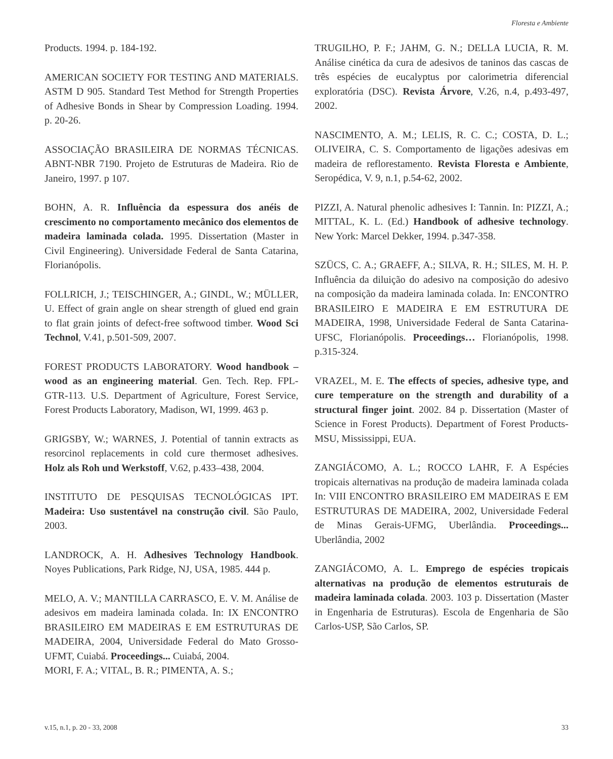Floresta e Ambiente
Products. 1994. p. 184-192.
AMERICAN SOCIETY FOR TESTING AND MATERIALS. ASTM D 905. Standard Test Method for Strength Properties of Adhesive Bonds in Shear by Compression Loading. 1994. p. 20-26.
ASSOCIAÇÃO BRASILEIRA DE NORMAS TÉCNICAS. ABNT-NBR 7190. Projeto de Estruturas de Madeira. Rio de Janeiro, 1997. p 107.
BOHN, A. R. Influência da espessura dos anéis de crescimento no comportamento mecânico dos elementos de madeira laminada colada. 1995. Dissertation (Master in Civil Engineering). Universidade Federal de Santa Catarina, Florianópolis.
FOLLRICH, J.; TEISCHINGER, A.; GINDL, W.; MÜLLER, U. Effect of grain angle on shear strength of glued end grain to flat grain joints of defect-free softwood timber. Wood Sci Technol, V.41, p.501-509, 2007.
FOREST PRODUCTS LABORATORY. Wood handbook – wood as an engineering material. Gen. Tech. Rep. FPL-GTR-113. U.S. Department of Agriculture, Forest Service, Forest Products Laboratory, Madison, WI, 1999. 463 p.
GRIGSBY, W.; WARNES, J. Potential of tannin extracts as resorcinol replacements in cold cure thermoset adhesives. Holz als Roh und Werkstoff, V.62, p.433–438, 2004.
INSTITUTO DE PESQUISAS TECNOLÓGICAS IPT. Madeira: Uso sustentável na construção civil. São Paulo, 2003.
LANDROCK, A. H. Adhesives Technology Handbook. Noyes Publications, Park Ridge, NJ, USA, 1985. 444 p.
MELO, A. V.; MANTILLA CARRASCO, E. V. M. Análise de adesivos em madeira laminada colada. In: IX ENCONTRO BRASILEIRO EM MADEIRAS E EM ESTRUTURAS DE MADEIRA, 2004, Universidade Federal do Mato Grosso-UFMT, Cuiabá. Proceedings... Cuiabá, 2004.
MORI, F. A.; VITAL, B. R.; PIMENTA, A. S.;
TRUGILHO, P. F.; JAHM, G. N.; DELLA LUCIA, R. M. Análise cinética da cura de adesivos de taninos das cascas de três espécies de eucalyptus por calorimetria diferencial exploratória (DSC). Revista Árvore, V.26, n.4, p.493-497, 2002.
NASCIMENTO, A. M.; LELIS, R. C. C.; COSTA, D. L.; OLIVEIRA, C. S. Comportamento de ligações adesivas em madeira de reflorestamento. Revista Floresta e Ambiente, Seropédica, V. 9, n.1, p.54-62, 2002.
PIZZI, A. Natural phenolic adhesives I: Tannin. In: PIZZI, A.; MITTAL, K. L. (Ed.) Handbook of adhesive technology. New York: Marcel Dekker, 1994. p.347-358.
SZÜCS, C. A.; GRAEFF, A.; SILVA, R. H.; SILES, M. H. P. Influência da diluição do adesivo na composição do adesivo na composição da madeira laminada colada. In: ENCONTRO BRASILEIRO E MADEIRA E EM ESTRUTURA DE MADEIRA, 1998, Universidade Federal de Santa Catarina-UFSC, Florianópolis. Proceedings… Florianópolis, 1998. p.315-324.
VRAZEL, M. E. The effects of species, adhesive type, and cure temperature on the strength and durability of a structural finger joint. 2002. 84 p. Dissertation (Master of Science in Forest Products). Department of Forest Products-MSU, Mississippi, EUA.
ZANGIÁCOMO, A. L.; ROCCO LAHR, F. A Espécies tropicais alternativas na produção de madeira laminada colada In: VIII ENCONTRO BRASILEIRO EM MADEIRAS E EM ESTRUTURAS DE MADEIRA, 2002, Universidade Federal de Minas Gerais-UFMG, Uberlândia. Proceedings... Uberlândia, 2002
ZANGIÁCOMO, A. L. Emprego de espécies tropicais alternativas na produção de elementos estruturais de madeira laminada colada. 2003. 103 p. Dissertation (Master in Engenharia de Estruturas). Escola de Engenharia de São Carlos-USP, São Carlos, SP.
v.15, n.1, p. 20 - 33, 2008 33